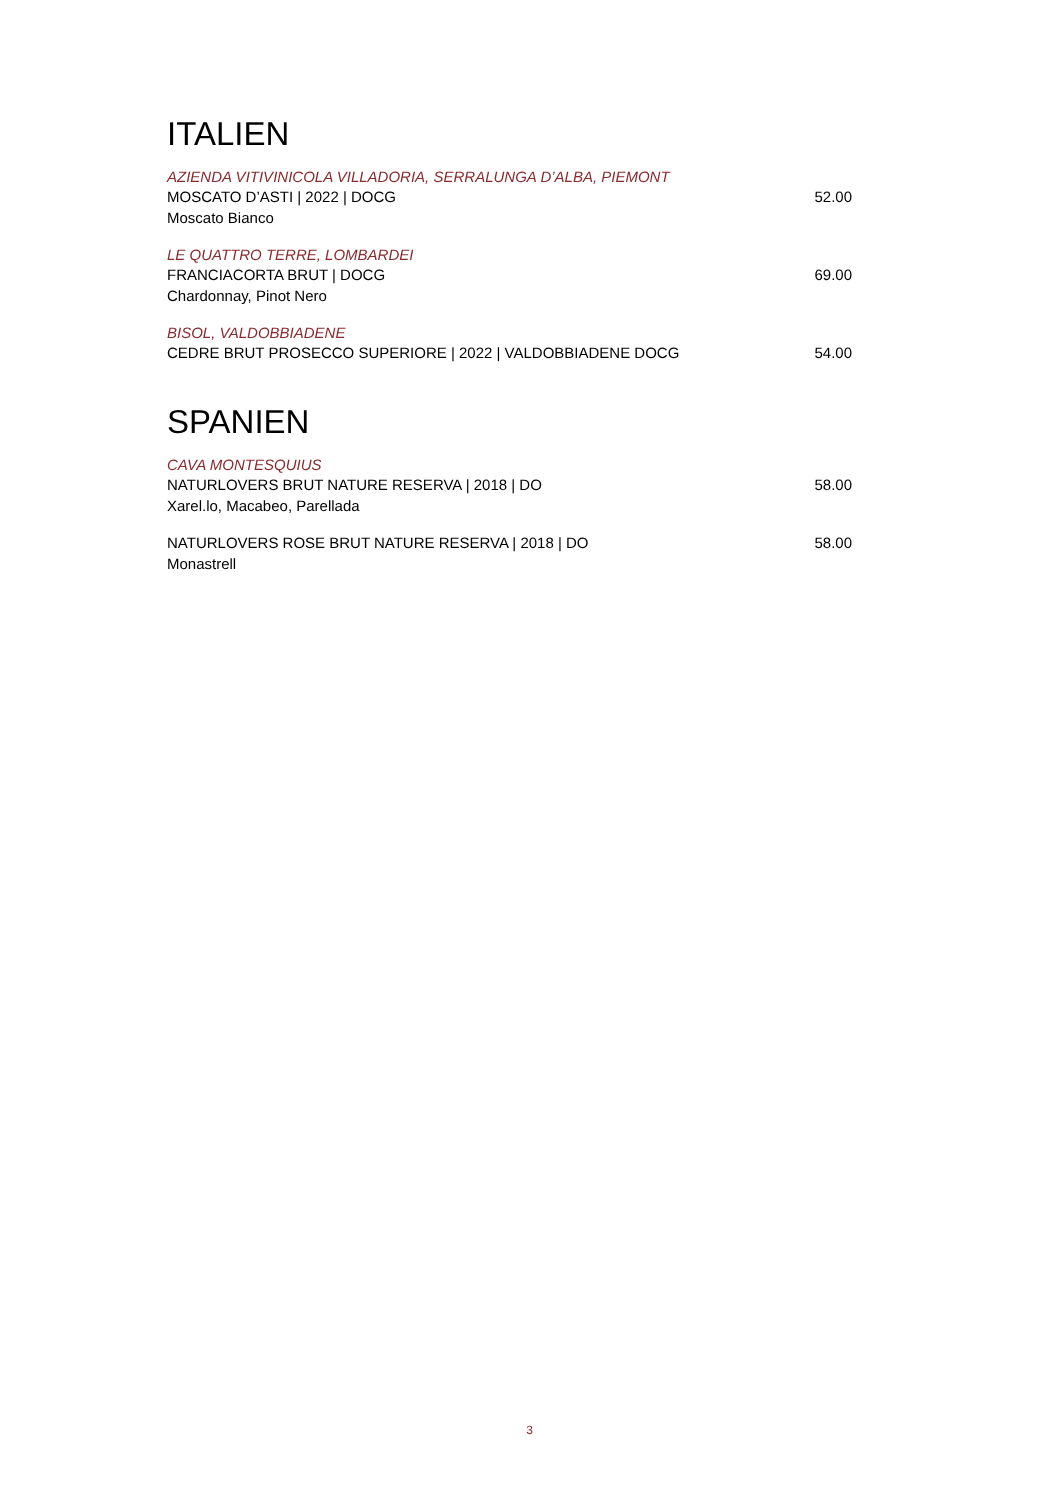ITALIEN
AZIENDA VITIVINICOLA VILLADORIA, SERRALUNGA D’ALBA, PIEMONT
MOSCATO D’ASTI | 2022 | DOCG 52.00
Moscato Bianco
LE QUATTRO TERRE, LOMBARDEI
FRANCIACORTA BRUT | DOCG 69.00
Chardonnay, Pinot Nero
BISOL, VALDOBBIADENE
CEDRE BRUT PROSECCO SUPERIORE | 2022 | VALDOBBIADENE DOCG 54.00
SPANIEN
CAVA MONTESQUIUS
NATURLOVERS BRUT NATURE RESERVA | 2018 | DO 58.00
Xarel.lo, Macabeo, Parellada
NATURLOVERS ROSE BRUT NATURE RESERVA | 2018 | DO 58.00
Monastrell
3